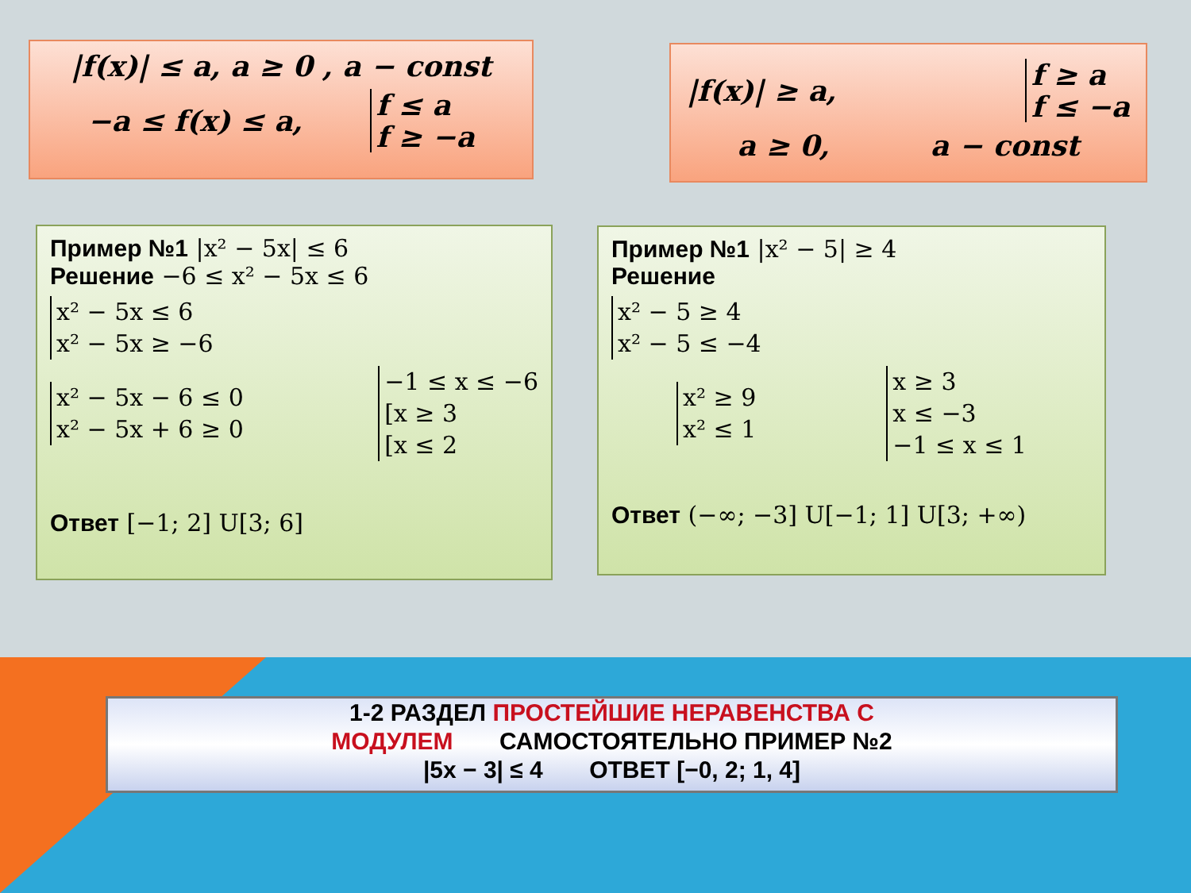|f(x)| ≤ a, a ≥ 0 , a − const
−a ≤ f(x) ≤ a, f ≤ a
f ≥ −a
|f(x)| ≥ a, f ≥ a
f ≤ −a
a ≥ 0, a − const
Пример №1 |x² − 5x| ≤ 6
Решение −6 ≤ x² − 5x ≤ 6
x² − 5x ≤ 6
x² − 5x ≥ −6
x² − 5x − 6 ≤ 0
x² − 5x + 6 ≥ 0 −1 ≤ x ≤ −6
[x ≥ 3
[x ≤ 2
Ответ [−1; 2] U[3; 6]
Пример №1 |x² − 5| ≥ 4
Решение
x² − 5 ≥ 4
x² − 5 ≤ −4
x² ≥ 9
x² ≤ 1 x ≥ 3
x ≤ −3
−1 ≤ x ≤ 1
Ответ (−∞; −3] U[−1; 1] U[3; +∞)
1-2 РАЗДЕЛ ПРОСТЕЙШИЕ НЕРАВЕНСТВА С
МОДУЛЕМ САМОСТОЯТЕЛЬНО ПРИМЕР №2
|5x − 3| ≤ 4 ОТВЕТ [−0, 2; 1, 4]